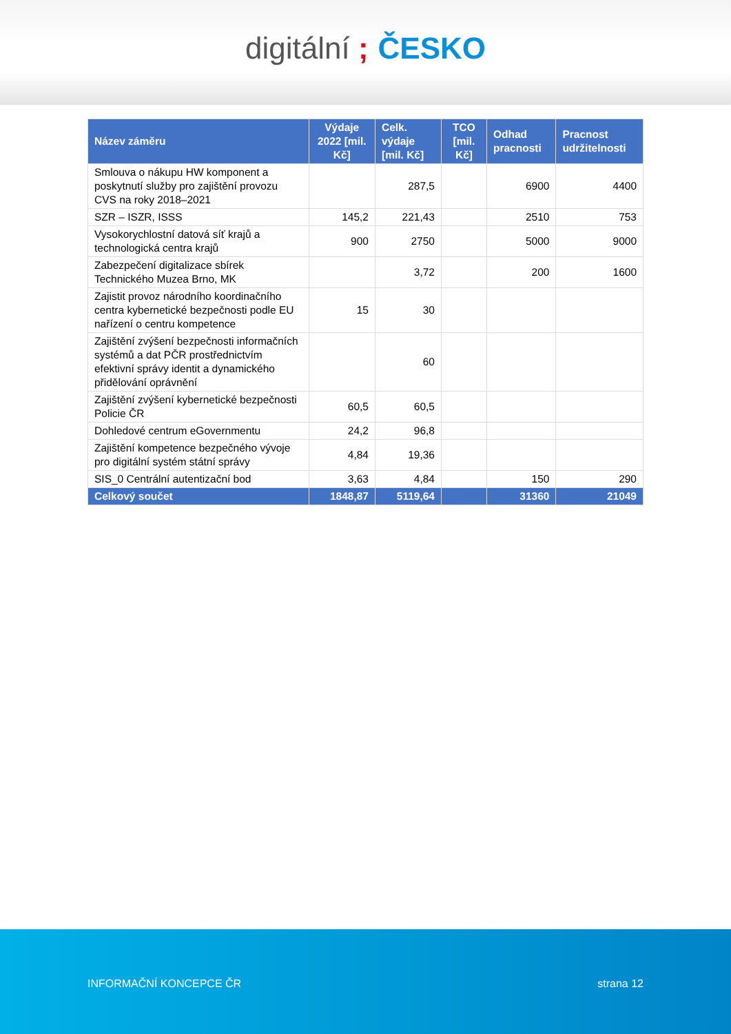digitální ; ČESKO
| Název záměru | Výdaje 2022 [mil. Kč] | Celk. výdaje [mil. Kč] | TCO [mil. Kč] | Odhad pracnosti | Pracnost udržitelnosti |
| --- | --- | --- | --- | --- | --- |
| Smlouva o nákupu HW komponent a poskytnutí služby pro zajištění provozu CVS na roky 2018–2021 | | 287,5 | | 6900 | 4400 |
| SZR – ISZR, ISSS | 145,2 | 221,43 | | 2510 | 753 |
| Vysokorychlostní datová síť krajů a technologická centra krajů | 900 | 2750 | | 5000 | 9000 |
| Zabezpečení digitalizace sbírek Technického Muzea Brno, MK | | 3,72 | | 200 | 1600 |
| Zajistit provoz národního koordinačního centra kybernetické bezpečnosti podle EU nařízení o centru kompetence | 15 | 30 | | | |
| Zajištění zvýšení bezpečnosti informačních systémů a dat PČR prostřednictvím efektivní správy identit a dynamického přidělování oprávnění | | 60 | | | |
| Zajištění zvýšení kybernetické bezpečnosti Policie ČR | 60,5 | 60,5 | | | |
| Dohledové centrum eGovernmentu | 24,2 | 96,8 | | | |
| Zajištění kompetence bezpečného vývoje pro digitální systém státní správy | 4,84 | 19,36 | | | |
| SIS_0 Centrální autentizační bod | 3,63 | 4,84 | | 150 | 290 |
| Celkový součet | 1848,87 | 5119,64 | | 31360 | 21049 |
INFORMAČNÍ KONCEPCE ČR strana 12